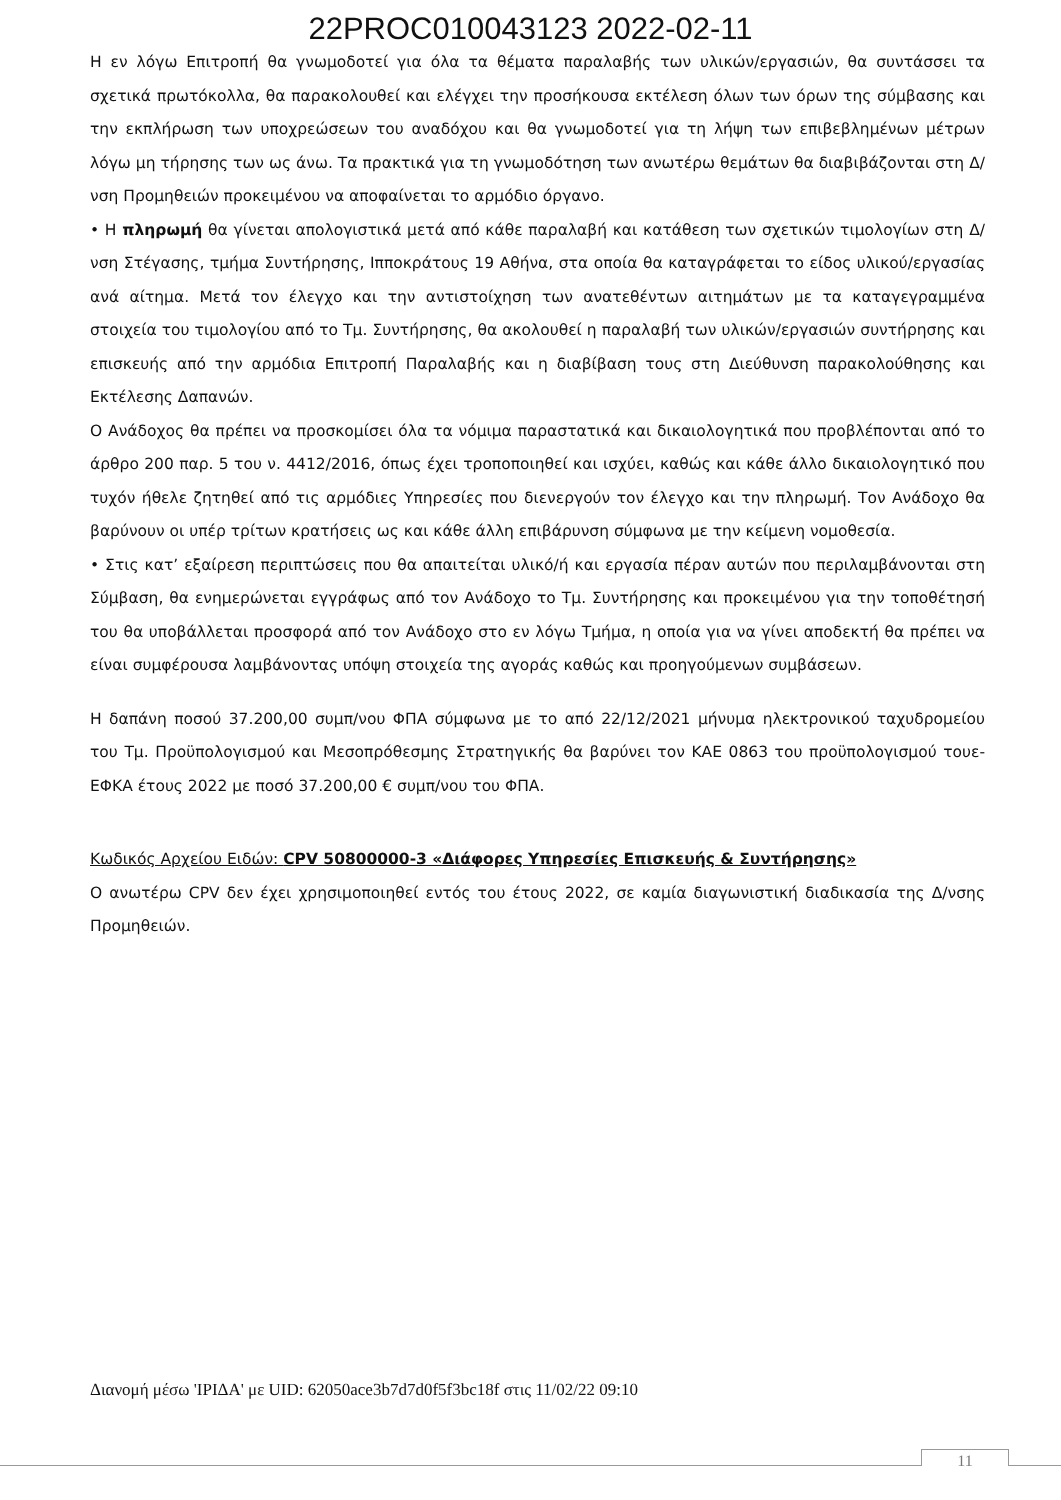22PROC010043123 2022-02-11
Η εν λόγω Επιτροπή θα γνωμοδοτεί για όλα τα θέματα παραλαβής των υλικών/εργασιών, θα συντάσσει τα σχετικά πρωτόκολλα, θα παρακολουθεί και ελέγχει την προσήκουσα εκτέλεση όλων των όρων της σύμβασης και την εκπλήρωση των υποχρεώσεων του αναδόχου και θα γνωμοδοτεί για τη λήψη των επιβεβλημένων μέτρων λόγω μη τήρησης των ως άνω. Τα πρακτικά για τη γνωμοδότηση των ανωτέρω θεμάτων θα διαβιβάζονται στη Δ/νση Προμηθειών προκειμένου να αποφαίνεται το αρμόδιο όργανο.
• Η πληρωμή θα γίνεται απολογιστικά μετά από κάθε παραλαβή και κατάθεση των σχετικών τιμολογίων στη Δ/νση Στέγασης, τμήμα Συντήρησης, Ιπποκράτους 19 Αθήνα, στα οποία θα καταγράφεται το είδος υλικού/εργασίας ανά αίτημα. Μετά τον έλεγχο και την αντιστοίχηση των ανατεθέντων αιτημάτων με τα καταγεγραμμένα στοιχεία του τιμολογίου από το Τμ. Συντήρησης, θα ακολουθεί η παραλαβή των υλικών/εργασιών συντήρησης και επισκευής από την αρμόδια Επιτροπή Παραλαβής και η διαβίβαση τους στη Διεύθυνση παρακολούθησης και Εκτέλεσης Δαπανών.
Ο Ανάδοχος θα πρέπει να προσκομίσει όλα τα νόμιμα παραστατικά και δικαιολογητικά που προβλέπονται από το άρθρο 200 παρ. 5 του ν. 4412/2016, όπως έχει τροποποιηθεί και ισχύει, καθώς και κάθε άλλο δικαιολογητικό που τυχόν ήθελε ζητηθεί από τις αρμόδιες Υπηρεσίες που διενεργούν τον έλεγχο και την πληρωμή. Τον Ανάδοχο θα βαρύνουν οι υπέρ τρίτων κρατήσεις ως και κάθε άλλη επιβάρυνση σύμφωνα με την κείμενη νομοθεσία.
• Στις κατ’ εξαίρεση περιπτώσεις που θα απαιτείται υλικό/ή και εργασία πέραν αυτών που περιλαμβάνονται στη Σύμβαση, θα ενημερώνεται εγγράφως από τον Ανάδοχο το Τμ. Συντήρησης και προκειμένου για την τοποθέτησή του θα υποβάλλεται προσφορά από τον Ανάδοχο στο εν λόγω Τμήμα, η οποία για να γίνει αποδεκτή θα πρέπει να είναι συμφέρουσα λαμβάνοντας υπόψη στοιχεία της αγοράς καθώς και προηγούμενων συμβάσεων.
Η δαπάνη ποσού 37.200,00 συμπ/νου ΦΠΑ σύμφωνα με το από 22/12/2021 μήνυμα ηλεκτρονικού ταχυδρομείου του Τμ. Προϋπολογισμού και Μεσοπρόθεσμης Στρατηγικής θα βαρύνει τον ΚΑΕ 0863 του προϋπολογισμού τουε-ΕΦΚΑ έτους 2022 με ποσό 37.200,00 € συμπ/νου του ΦΠΑ.
Κωδικός Αρχείου Ειδών: CPV 50800000-3 «Διάφορες Υπηρεσίες Επισκευής & Συντήρησης»
Ο ανωτέρω CPV δεν έχει χρησιμοποιηθεί εντός του έτους 2022, σε καμία διαγωνιστική διαδικασία της Δ/νσης Προμηθειών.
Διανομή μέσω 'ΙΡΙΔΑ' με UID: 62050ace3b7d7d0f5f3bc18f στις 11/02/22 09:10
11